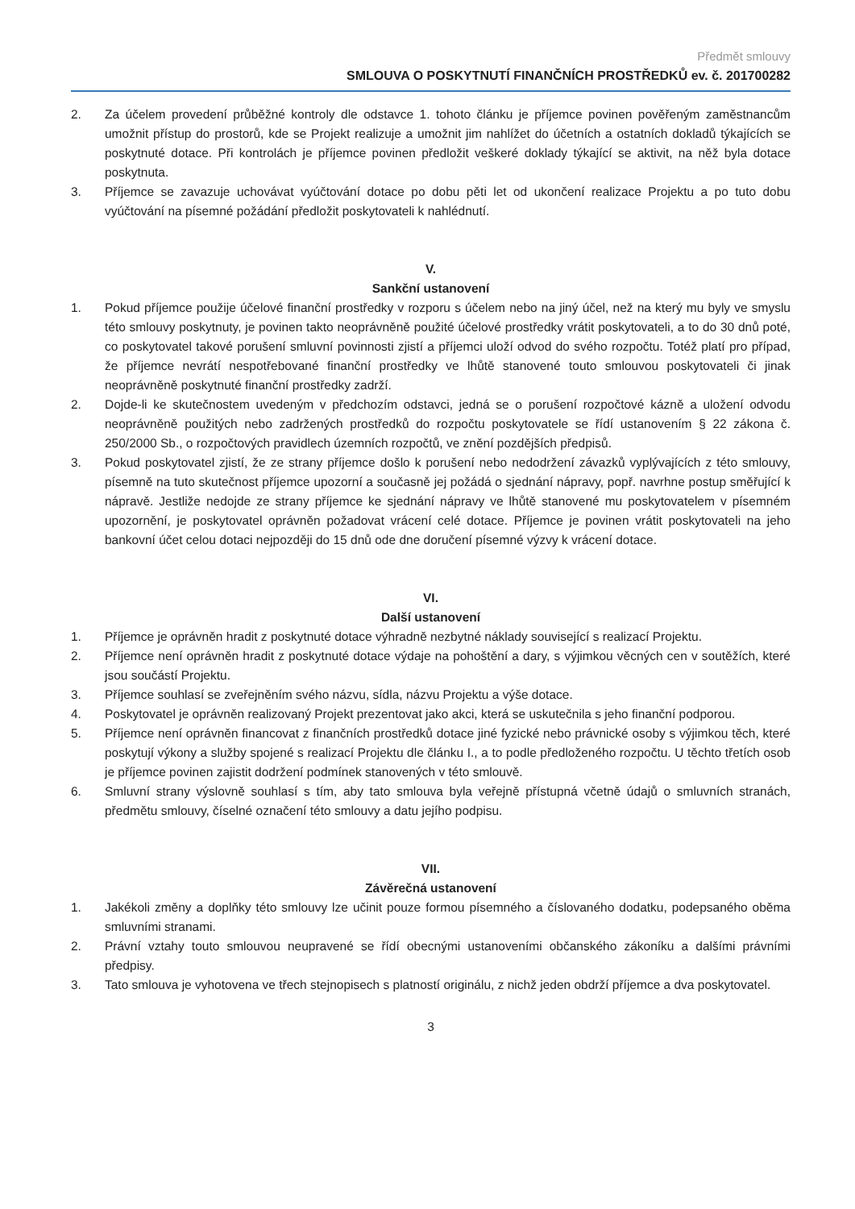Předmět smlouvy
SMLOUVA O POSKYTNUTÍ FINANČNÍCH PROSTŘEDKŮ ev. č. 201700282
2. Za účelem provedení průběžné kontroly dle odstavce 1. tohoto článku je příjemce povinen pověřeným zaměstnancům umožnit přístup do prostorů, kde se Projekt realizuje a umožnit jim nahlížet do účetních a ostatních dokladů týkajících se poskytnuté dotace. Při kontrolách je příjemce povinen předložit veškeré doklady týkající se aktivit, na něž byla dotace poskytnuta.
3. Příjemce se zavazuje uchovávat vyúčtování dotace po dobu pěti let od ukončení realizace Projektu a po tuto dobu vyúčtování na písemné požádání předložit poskytovateli k nahlédnutí.
V.
Sankční ustanovení
1. Pokud příjemce použije účelové finanční prostředky v rozporu s účelem nebo na jiný účel, než na který mu byly ve smyslu této smlouvy poskytnuty, je povinen takto neoprávněně použité účelové prostředky vrátit poskytovateli, a to do 30 dnů poté, co poskytovatel takové porušení smluvní povinnosti zjistí a příjemci uloží odvod do svého rozpočtu. Totéž platí pro případ, že příjemce nevrátí nespotřebované finanční prostředky ve lhůtě stanovené touto smlouvou poskytovateli či jinak neoprávněně poskytnuté finanční prostředky zadrží.
2. Dojde-li ke skutečnostem uvedeným v předchozím odstavci, jedná se o porušení rozpočtové kázně a uložení odvodu neoprávněně použitých nebo zadržených prostředků do rozpočtu poskytovatele se řídí ustanovením § 22 zákona č. 250/2000 Sb., o rozpočtových pravidlech územních rozpočtů, ve znění pozdějších předpisů.
3. Pokud poskytovatel zjistí, že ze strany příjemce došlo k porušení nebo nedodržení závazků vyplývajících z této smlouvy, písemně na tuto skutečnost příjemce upozorní a současně jej požádá o sjednání nápravy, popř. navrhne postup směřující k nápravě. Jestliže nedojde ze strany příjemce ke sjednání nápravy ve lhůtě stanovené mu poskytovatelem v písemném upozornění, je poskytovatel oprávněn požadovat vrácení celé dotace. Příjemce je povinen vrátit poskytovateli na jeho bankovní účet celou dotaci nejpozději do 15 dnů ode dne doručení písemné výzvy k vrácení dotace.
VI.
Další ustanovení
1. Příjemce je oprávněn hradit z poskytnuté dotace výhradně nezbytné náklady související s realizací Projektu.
2. Příjemce není oprávněn hradit z poskytnuté dotace výdaje na pohoštění a dary, s výjimkou věcných cen v soutěžích, které jsou součástí Projektu.
3. Příjemce souhlasí se zveřejněním svého názvu, sídla, názvu Projektu a výše dotace.
4. Poskytovatel je oprávněn realizovaný Projekt prezentovat jako akci, která se uskutečnila s jeho finanční podporou.
5. Příjemce není oprávněn financovat z finančních prostředků dotace jiné fyzické nebo právnické osoby s výjimkou těch, které poskytují výkony a služby spojené s realizací Projektu dle článku I., a to podle předloženého rozpočtu. U těchto třetích osob je příjemce povinen zajistit dodržení podmínek stanovených v této smlouvě.
6. Smluvní strany výslovně souhlasí s tím, aby tato smlouva byla veřejně přístupná včetně údajů o smluvních stranách, předmětu smlouvy, číselné označení této smlouvy a datu jejího podpisu.
VII.
Závěrečná ustanovení
1. Jakékoli změny a doplňky této smlouvy lze učinit pouze formou písemného a číslovaného dodatku, podepsaného oběma smluvními stranami.
2. Právní vztahy touto smlouvou neupravené se řídí obecnými ustanoveními občanského zákoníku a dalšími právními předpisy.
3. Tato smlouva je vyhotovena ve třech stejnopisech s platností originálu, z nichž jeden obdrží příjemce a dva poskytovatel.
3